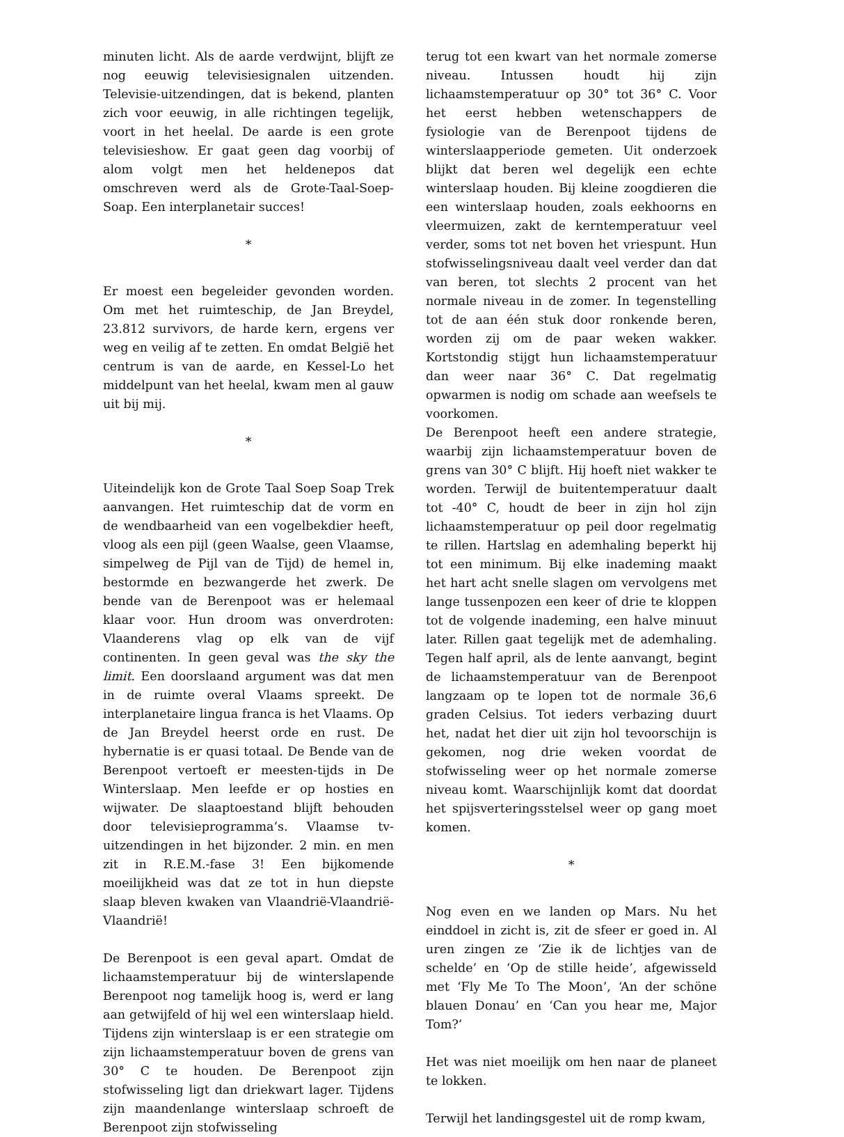minuten licht. Als de aarde verdwijnt, blijft ze nog eeuwig televisiesignalen uitzenden. Televisie-uitzendingen, dat is bekend, planten zich voor eeuwig, in alle richtingen tegelijk, voort in het heelal. De aarde is een grote televisieshow. Er gaat geen dag voorbij of alom volgt men het heldenepos dat omschreven werd als de Grote-Taal-Soep-Soap. Een interplanetair succes!
*
Er moest een begeleider gevonden worden. Om met het ruimteschip, de Jan Breydel, 23.812 survivors, de harde kern, ergens ver weg en veilig af te zetten. En omdat België het centrum is van de aarde, en Kessel-Lo het middelpunt van het heelal, kwam men al gauw uit bij mij.
*
Uiteindelijk kon de Grote Taal Soep Soap Trek aanvangen. Het ruimteschip dat de vorm en de wendbaarheid van een vogelbekdier heeft, vloog als een pijl (geen Waalse, geen Vlaamse, simpelweg de Pijl van de Tijd) de hemel in, bestormde en bezwangerde het zwerk. De bende van de Berenpoot was er helemaal klaar voor. Hun droom was onverdroten: Vlaanderens vlag op elk van de vijf continenten. In geen geval was the sky the limit. Een doorslaand argument was dat men in de ruimte overal Vlaams spreekt. De interplanetaire lingua franca is het Vlaams. Op de Jan Breydel heerst orde en rust. De hybernatie is er quasi totaal. De Bende van de Berenpoot vertoeft er meesten-tijds in De Winterslaap. Men leefde er op hosties en wijwater. De slaaptoestand blijft behouden door televisieprogramma’s. Vlaamse tv-uitzendingen in het bijzonder. 2 min. en men zit in R.E.M.-fase 3! Een bijkomende moeilijkheid was dat ze tot in hun diepste slaap bleven kwaken van Vlaandrië-Vlaandrië-Vlaandrië!
De Berenpoot is een geval apart. Omdat de lichaamstemperatuur bij de winterslapende Berenpoot nog tamelijk hoog is, werd er lang aan getwijfeld of hij wel een winterslaap hield. Tijdens zijn winterslaap is er een strategie om zijn lichaamstemperatuur boven de grens van 30° C te houden. De Berenpoot zijn stofwisseling ligt dan driekwart lager. Tijdens zijn maandenlange winterslaap schroeft de Berenpoot zijn stofwisseling
terug tot een kwart van het normale zomerse niveau. Intussen houdt hij zijn lichaamstemperatuur op 30° tot 36° C. Voor het eerst hebben wetenschappers de fysiologie van de Berenpoot tijdens de winterslaapperiode gemeten. Uit onderzoek blijkt dat beren wel degelijk een echte winterslaap houden. Bij kleine zoogdieren die een winterslaap houden, zoals eekhoorns en vleermuizen, zakt de kerntemperatuur veel verder, soms tot net boven het vriespunt. Hun stofwisselingsniveau daalt veel verder dan dat van beren, tot slechts 2 procent van het normale niveau in de zomer. In tegenstelling tot de aan één stuk door ronkende beren, worden zij om de paar weken wakker. Kortstondig stijgt hun lichaamstemperatuur dan weer naar 36° C. Dat regelmatig opwarmen is nodig om schade aan weefsels te voorkomen.
De Berenpoot heeft een andere strategie, waarbij zijn lichaamstemperatuur boven de grens van 30° C blijft. Hij hoeft niet wakker te worden. Terwijl de buitentemperatuur daalt tot -40° C, houdt de beer in zijn hol zijn lichaamstemperatuur op peil door regelmatig te rillen. Hartslag en ademhaling beperkt hij tot een minimum. Bij elke inademing maakt het hart acht snelle slagen om vervolgens met lange tussenpozen een keer of drie te kloppen tot de volgende inademing, een halve minuut later. Rillen gaat tegelijk met de ademhaling. Tegen half april, als de lente aanvangt, begint de lichaamstemperatuur van de Berenpoot langzaam op te lopen tot de normale 36,6 graden Celsius. Tot ieders verbazing duurt het, nadat het dier uit zijn hol tevoorschijn is gekomen, nog drie weken voordat de stofwisseling weer op het normale zomerse niveau komt. Waarschijnlijk komt dat doordat het spijsverteringsstelsel weer op gang moet komen.
*
Nog even en we landen op Mars. Nu het einddoel in zicht is, zit de sfeer er goed in. Al uren zingen ze ‘Zie ik de lichtjes van de schelde’ en ‘Op de stille heide’, afgewisseld met ‘Fly Me To The Moon’, ‘An der schöne blauen Donau’ en ‘Can you hear me, Major Tom?’
Het was niet moeilijk om hen naar de planeet te lokken.
Terwijl het landingsgestel uit de romp kwam,